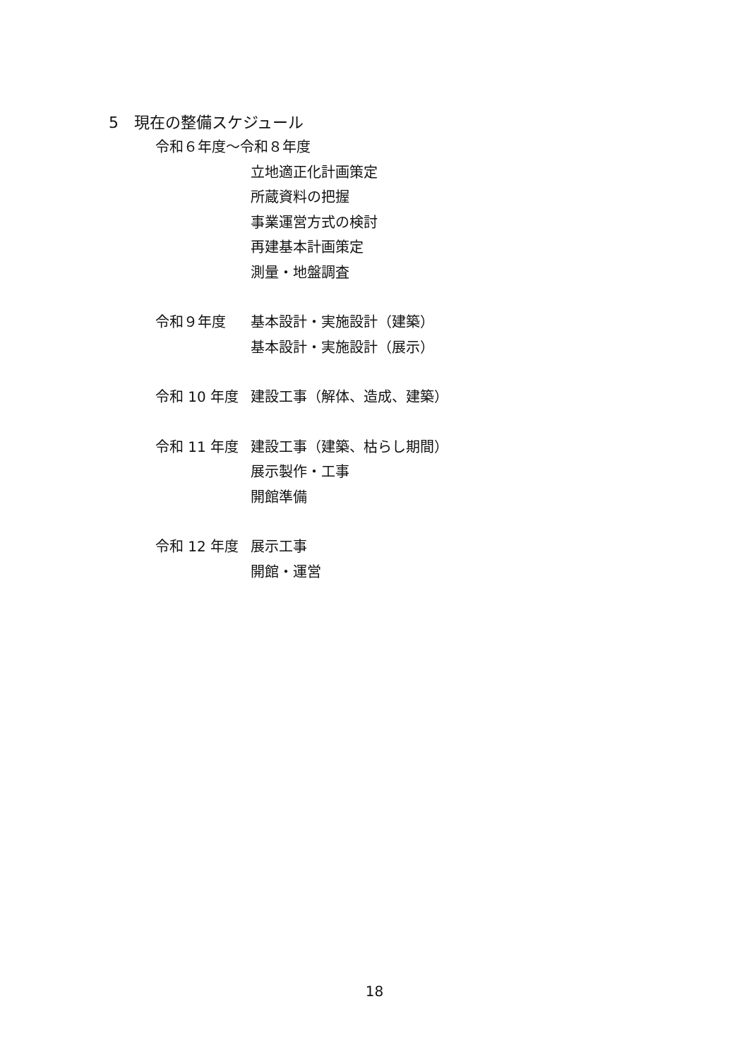5　現在の整備スケジュール
令和６年度～令和８年度
立地適正化計画策定
所蔵資料の把握
事業運営方式の検討
再建基本計画策定
測量・地盤調査
令和９年度 基本設計・実施設計（建築）
基本設計・実施設計（展示）
令和 10 年度 建設工事（解体、造成、建築）
令和 11 年度 建設工事（建築、枯らし期間）
展示製作・工事
開館準備
令和 12 年度 展示工事
開館・運営
18